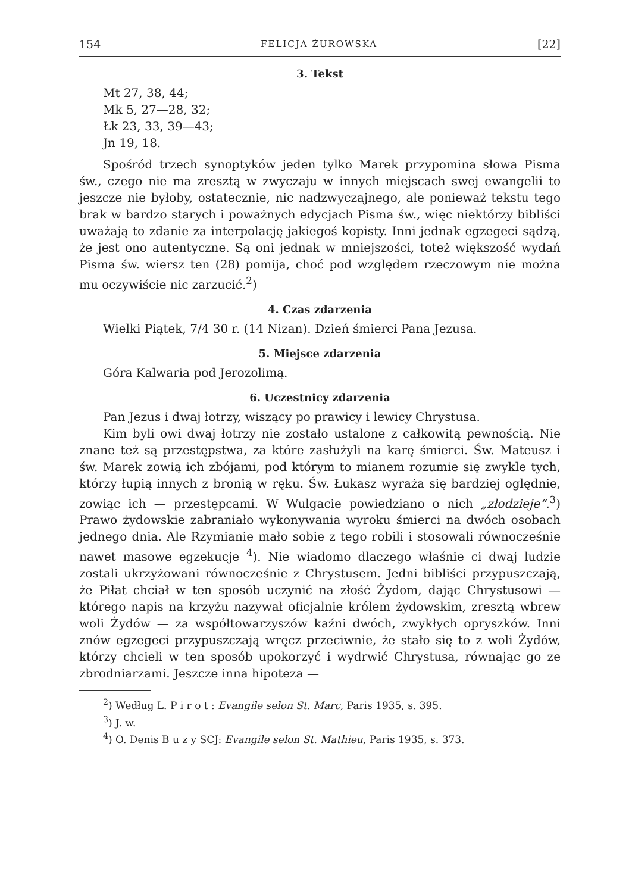154 FELICJA ŻUROWSKA [22]
3. Tekst
Mt 27, 38, 44;
Mk 5, 27—28, 32;
Łk 23, 33, 39—43;
Jn 19, 18.
Spośród trzech synoptyków jeden tylko Marek przypomina słowa Pisma św., czego nie ma zresztą w zwyczaju w innych miejscach swej ewangelii to jeszcze nie byłoby, ostatecznie, nic nadzwyczajnego, ale ponieważ tekstu tego brak w bardzo starych i poważnych edycjach Pisma św., więc niektórzy bibliści uważają to zdanie za interpolację jakiegoś kopisty. Inni jednak egzegeci sądzą, że jest ono autentyczne. Są oni jednak w mniejszości, toteż większość wydań Pisma św. wiersz ten (28) pomija, choć pod względem rzeczowym nie można mu oczywiście nic zarzucić.<sup>2</sup>)
4. Czas zdarzenia
Wielki Piątek, 7/4 30 r. (14 Nizan). Dzień śmierci Pana Jezusa.
5. Miejsce zdarzenia
Góra Kalwaria pod Jerozolimą.
6. Uczestnicy zdarzenia
Pan Jezus i dwaj łotrzy, wiszący po prawicy i lewicy Chrystusa.
Kim byli owi dwaj łotrzy nie zostało ustalone z całkowitą pewnością. Nie znane też są przestępstwa, za które zasłużyli na karę śmierci. Św. Mateusz i św. Marek zowią ich zbójami, pod którym to mianem rozumie się zwykle tych, którzy łupią innych z bronią w ręku. Św. Łukasz wyraża się bardziej oględnie, zowiąc ich — przestępcami. W Wulgacie powiedziano o nich „złodzieje“.<sup>3</sup>) Prawo żydowskie zabraniało wykonywania wyroku śmierci na dwóch osobach jednego dnia. Ale Rzymianie mało sobie z tego robili i stosowali równocześnie nawet masowe egzekucje <sup>4</sup>). Nie wiadomo dlaczego właśnie ci dwaj ludzie zostali ukrzyżowani równocześnie z Chrystusem. Jedni bibliści przypuszczają, że Piłat chciał w ten sposób uczynić na złość Żydom, dając Chrystusowi — którego napis na krzyżu nazywał oficjalnie królem żydowskim, zresztą wbrew woli Żydów — za współtowarzyszów kaźni dwóch, zwykłych opryszków. Inni znów egzegeci przypuszczają wręcz przeciwnie, że stało się to z woli Żydów, którzy chcieli w ten sposób upokorzyć i wydrwić Chrystusa, równając go ze zbrodniarzami. Jeszcze inna hipoteza —
<sup>2</sup>) Według L. P i r o t : Evangile selon St. Marc, Paris 1935, s. 395.
<sup>3</sup>) J. w.
<sup>4</sup>) O. Denis B u z y SCJ: Evangile selon St. Mathieu, Paris 1935, s. 373.